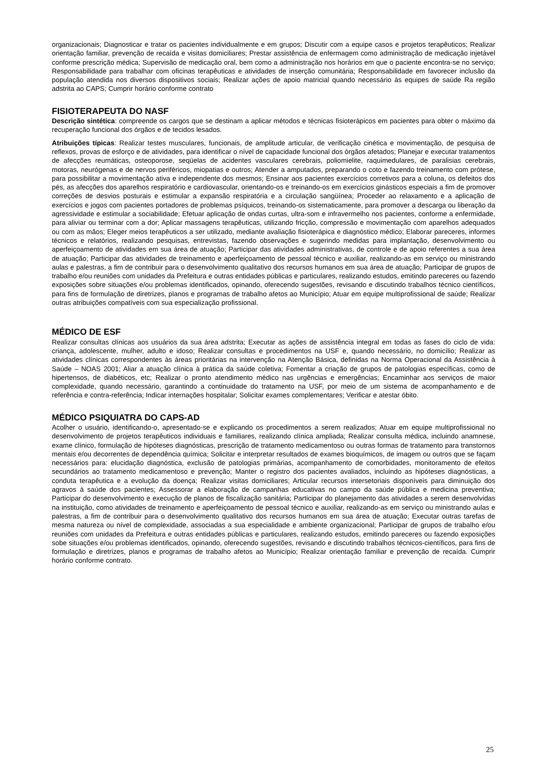organizacionais; Diagnosticar e tratar os pacientes individualmente e em grupos; Discutir com a equipe casos e projetos terapêuticos; Realizar orientação familiar, prevenção de recaída e visitas domiciliares; Prestar assistência de enfermagem como administração de medicação injetável conforme prescrição médica; Supervisão de medicação oral, bem como a administração nos horários em que o paciente encontra-se no serviço; Responsabilidade para trabalhar com oficinas terapêuticas e atividades de inserção comunitária; Responsabilidade em favorecer inclusão da população atendida nos diversos dispositivos sociais; Realizar ações de apoio matricial quando necessário às equipes de saúde Ra região adstrita ao CAPS; Cumprir horário conforme contrato
FISIOTERAPEUTA DO NASF
Descrição sintética: compreende os cargos que se destinam a aplicar métodos e técnicas fisioterápicos em pacientes para obter o máximo da recuperação funcional dos órgãos e de tecidos lesados.
Atribuições típicas: Realizar testes musculares, funcionais, de amplitude articular, de verificação cinética e movimentação, de pesquisa de reflexos, provas de esforço e de atividades, para identificar o nível de capacidade funcional dos órgãos afetados; Planejar e executar tratamentos de afecções reumáticas, osteoporose, seqüelas de acidentes vasculares cerebrais, poliomielite, raquimedulares, de paralisias cerebrais, motoras, neurógenas e de nervos periféricos, miopatias e outros; Atender a amputados, preparando o coto e fazendo treinamento com prótese, para possibilitar a movimentação ativa e independente dos mesmos; Ensinar aos pacientes exercícios corretivos para a coluna, os defeitos dos pés, as afecções dos aparelhos respiratório e cardiovascular, orientando-os e treinando-os em exercícios ginásticos especiais a fim de promover correções de desvios posturais e estimular a expansão respiratória e a circulação sangüínea; Proceder ao relaxamento e a aplicação de exercícios e jogos com pacientes portadores de problemas psíquicos, treinando-os sistematicamente, para promover a descarga ou liberação da agressividade e estimular a sociabilidade; Efetuar aplicação de ondas curtas, ultra-som e infravermelho nos pacientes, conforme a enfermidade, para aliviar ou terminar com a dor; Aplicar massagens terapêuticas, utilizando fricção, compressão e movimentação com aparelhos adequados ou com as mãos; Eleger meios terapêuticos a ser utilizado, mediante avaliação fisioterápica e diagnóstico médico; Elaborar pareceres, informes técnicos e relatórios, realizando pesquisas, entrevistas, fazendo observações e sugerindo medidas para implantação, desenvolvimento ou aperfeiçoamento de atividades em sua área de atuação; Participar das atividades administrativas, de controle e de apoio referentes a sua área de atuação; Participar das atividades de treinamento e aperfeiçoamento de pessoal técnico e auxiliar, realizando-as em serviço ou ministrando aulas e palestras, a fim de contribuir para o desenvolvimento qualitativo dos recursos humanos em sua área de atuação; Participar de grupos de trabalho e/ou reuniões com unidades da Prefeitura e outras entidades públicas e particulares, realizando estudos, emitindo pareceres ou fazendo exposições sobre situações e/ou problemas identificados, opinando, oferecendo sugestões, revisando e discutindo trabalhos técnico científicos, para fins de formulação de diretrizes, planos e programas de trabalho afetos ao Município; Atuar em equipe multiprofissional de saúde; Realizar outras atribuições compatíveis com sua especialização profissional.
MÉDICO DE ESF
Realizar consultas clínicas aos usuários da sua área adstrita; Executar as ações de assistência integral em todas as fases do ciclo de vida: criança, adolescente, mulher, adulto e idoso; Realizar consultas e procedimentos na USF e, quando necessário, no domicílio; Realizar as atividades clínicas correspondentes às áreas prioritárias na intervenção na Atenção Básica, definidas na Norma Operacional da Assistência à Saúde – NOAS 2001; Aliar a atuação clínica à prática da saúde coletiva; Fomentar a criação de grupos de patologias específicas, como de hipertensos, de diabéticos, etc; Realizar o pronto atendimento médico nas urgências e emergências; Encaminhar aos serviços de maior complexidade, quando necessário, garantindo a continuidade do tratamento na USF, por meio de um sistema de acompanhamento e de referência e contra-referência; Indicar internações hospitalar; Solicitar exames complementares; Verificar e atestar óbito.
MÉDICO PSIQUIATRA DO CAPS-AD
Acolher o usuário, identificando-o, apresentado-se e explicando os procedimentos a serem realizados; Atuar em equipe multiprofissional no desenvolvimento de projetos terapêuticos individuais e familiares, realizando clínica ampliada; Realizar consulta médica, incluindo anamnese, exame clínico, formulação de hipóteses diagnósticas, prescrição de tratamento medicamentoso ou outras formas de tratamento para transtornos mentais e/ou decorrentes de dependência química; Solicitar e interpretar resultados de exames bioquímicos, de imagem ou outros que se façam necessários para: elucidação diagnóstica, exclusão de patologias primárias, acompanhamento de comorbidades, monitoramento de efeitos secundários ao tratamento medicamentoso e prevenção; Manter o registro dos pacientes avaliados, incluindo as hipóteses diagnósticas, a conduta terapêutica e a evolução da doença; Realizar visitas domiciliares; Articular recursos intersetoriais disponíveis para diminuição dos agravos à saúde dos pacientes; Assessorar a elaboração de campanhas educativas no campo da saúde pública e medicina preventiva; Participar do desenvolvimento e execução de planos de fiscalização sanitária; Participar do planejamento das atividades a serem desenvolvidas na instituição, como atividades de treinamento e aperfeiçoamento de pessoal técnico e auxiliar, realizando-as em serviço ou ministrando aulas e palestras, a fim de contribuir para o desenvolvimento qualitativo dos recursos humanos em sua área de atuação; Executar outras tarefas de mesma natureza ou nível de complexidade, associadas a sua especialidade e ambiente organizacional; Participar de grupos de trabalho e/ou reuniões com unidades da Prefeitura e outras entidades públicas e particulares, realizando estudos, emitindo pareceres ou fazendo exposições sobe situações e/ou problemas identificados, opinando, oferecendo sugestões, revisando e discutindo trabalhos técnicos-científicos, para fins de formulação e diretrizes, planos e programas de trabalho afetos ao Município; Realizar orientação familiar e prevenção de recaída. Cumprir horário conforme contrato.
25